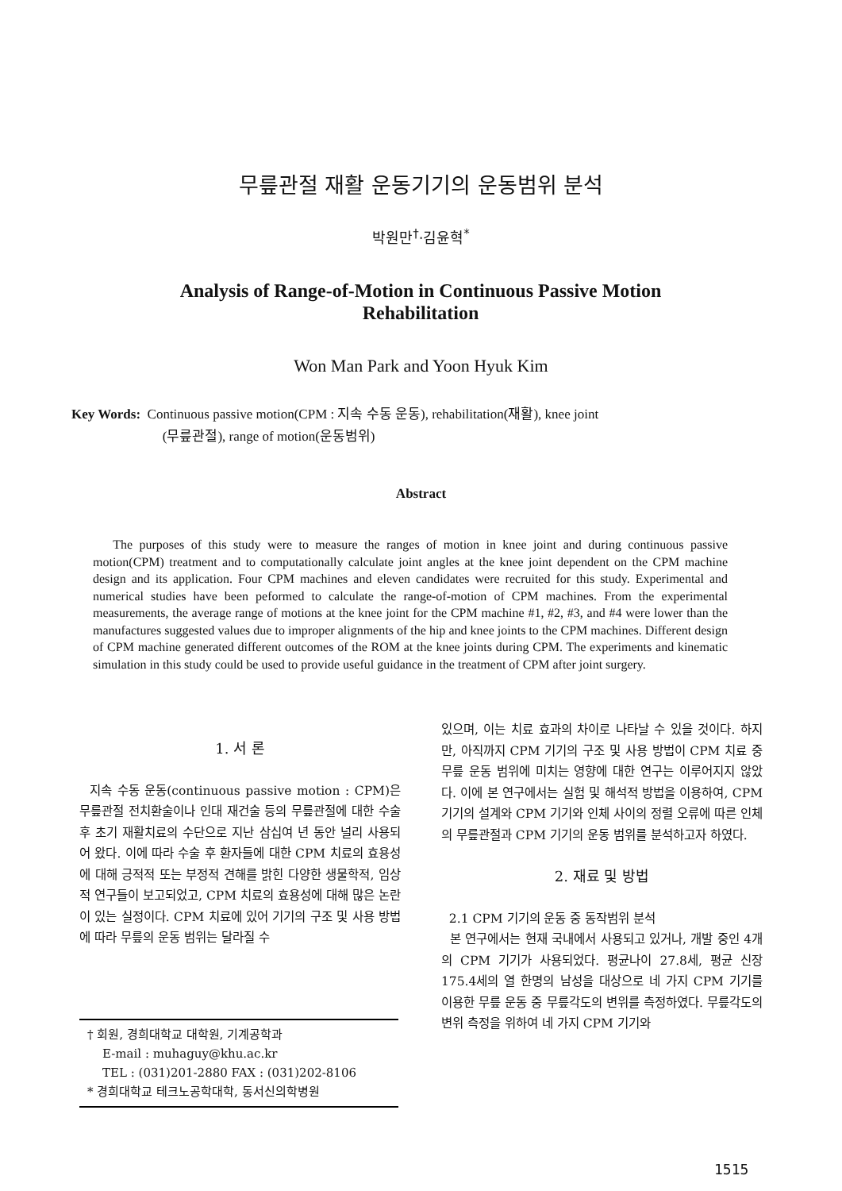무릎관절 재활 운동기기의 운동범위 분석
박원만<sup>†</sup>·김윤혁<sup>*</sup>
Analysis of Range-of-Motion in Continuous Passive Motion Rehabilitation
Won Man Park and Yoon Hyuk Kim
Key Words: Continuous passive motion(CPM : 지속 수동 운동), rehabilitation(재활), knee joint
(무릎관절), range of motion(운동범위)
Abstract
The purposes of this study were to measure the ranges of motion in knee joint and during continuous passive motion(CPM) treatment and to computationally calculate joint angles at the knee joint dependent on the CPM machine design and its application. Four CPM machines and eleven candidates were recruited for this study. Experimental and numerical studies have been peformed to calculate the range-of-motion of CPM machines. From the experimental measurements, the average range of motions at the knee joint for the CPM machine #1, #2, #3, and #4 were lower than the manufactures suggested values due to improper alignments of the hip and knee joints to the CPM machines. Different design of CPM machine generated different outcomes of the ROM at the knee joints during CPM. The experiments and kinematic simulation in this study could be used to provide useful guidance in the treatment of CPM after joint surgery.
1. 서 론
지속 수동 운동(continuous passive motion : CPM)은 무릎관절 전치환술이나 인대 재건술 등의 무릎관절에 대한 수술 후 초기 재활치료의 수단으로 지난 삼십여 년 동안 널리 사용되어 왔다. 이에 따라 수술 후 환자들에 대한 CPM 치료의 효용성에 대해 긍적적 또는 부정적 견해를 밝힌 다양한 생물학적, 임상적 연구들이 보고되었고, CPM 치료의 효용성에 대해 많은 논란이 있는 실정이다. CPM 치료에 있어 기기의 구조 및 사용 방법에 따라 무릎의 운동 범위는 달라질 수
† 회원, 경희대학교 대학원, 기계공학과
E-mail : muhaguy@khu.ac.kr
TEL : (031)201-2880 FAX : (031)202-8106
* 경희대학교 테크노공학대학, 동서신의학병원
있으며, 이는 치료 효과의 차이로 나타날 수 있을 것이다. 하지만, 아직까지 CPM 기기의 구조 및 사용 방법이 CPM 치료 중 무릎 운동 범위에 미치는 영향에 대한 연구는 이루어지지 않았다. 이에 본 연구에서는 실험 및 해석적 방법을 이용하여, CPM 기기의 설계와 CPM 기기와 인체 사이의 정렬 오류에 따른 인체의 무릎관절과 CPM 기기의 운동 범위를 분석하고자 하였다.
2. 재료 및 방법
2.1 CPM 기기의 운동 중 동작범위 분석
본 연구에서는 현재 국내에서 사용되고 있거나, 개발 중인 4개의 CPM 기기가 사용되었다. 평균나이 27.8세, 평균 신장 175.4세의 열 한명의 남성을 대상으로 네 가지 CPM 기기를 이용한 무릎 운동 중 무릎각도의 변위를 측정하였다. 무릎각도의 변위 측정을 위하여 네 가지 CPM 기기와
1515